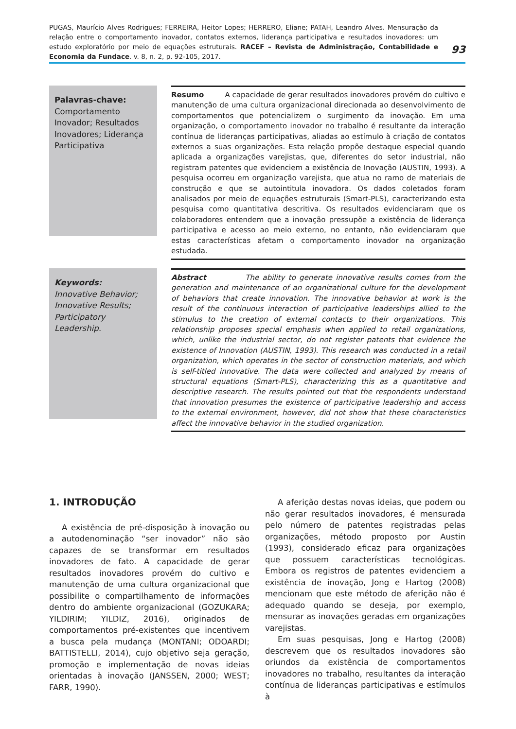PUGAS, Maurício Alves Rodrigues; FERREIRA, Heitor Lopes; HERRERO, Eliane; PATAH, Leandro Alves. Mensuração da relação entre o comportamento inovador, contatos externos, liderança participativa e resultados inovadores: um estudo exploratório por meio de equações estruturais. RACEF – Revista de Administração, Contabilidade e Economia da Fundace. v. 8, n. 2, p. 92-105, 2017.
93
Palavras-chave:
Comportamento Inovador; Resultados Inovadores; Liderança Participativa
Resumo A capacidade de gerar resultados inovadores provém do cultivo e manutenção de uma cultura organizacional direcionada ao desenvolvimento de comportamentos que potencializem o surgimento da inovação. Em uma organização, o comportamento inovador no trabalho é resultante da interação contínua de lideranças participativas, aliadas ao estímulo à criação de contatos externos a suas organizações. Esta relação propõe destaque especial quando aplicada a organizações varejistas, que, diferentes do setor industrial, não registram patentes que evidenciem a existência de Inovação (AUSTIN, 1993). A pesquisa ocorreu em organização varejista, que atua no ramo de materiais de construção e que se autointitula inovadora. Os dados coletados foram analisados por meio de equações estruturais (Smart-PLS), caracterizando esta pesquisa como quantitativa descritiva. Os resultados evidenciaram que os colaboradores entendem que a inovação pressupõe a existência de liderança participativa e acesso ao meio externo, no entanto, não evidenciaram que estas características afetam o comportamento inovador na organização estudada.
Keywords:
Innovative Behavior; Innovative Results; Participatory Leadership.
Abstract The ability to generate innovative results comes from the generation and maintenance of an organizational culture for the development of behaviors that create innovation. The innovative behavior at work is the result of the continuous interaction of participative leaderships allied to the stimulus to the creation of external contacts to their organizations. This relationship proposes special emphasis when applied to retail organizations, which, unlike the industrial sector, do not register patents that evidence the existence of Innovation (AUSTIN, 1993). This research was conducted in a retail organization, which operates in the sector of construction materials, and which is self-titled innovative. The data were collected and analyzed by means of structural equations (Smart-PLS), characterizing this as a quantitative and descriptive research. The results pointed out that the respondents understand that innovation presumes the existence of participative leadership and access to the external environment, however, did not show that these characteristics affect the innovative behavior in the studied organization.
1. INTRODUÇÃO
A existência de pré-disposição à inovação ou a autodenominação “ser inovador” não são capazes de se transformar em resultados inovadores de fato. A capacidade de gerar resultados inovadores provém do cultivo e manutenção de uma cultura organizacional que possibilite o compartilhamento de informações dentro do ambiente organizacional (GOZUKARA; YILDIRIM; YILDIZ, 2016), originados de comportamentos pré-existentes que incentivem a busca pela mudança (MONTANI; ODOARDI; BATTISTELLI, 2014), cujo objetivo seja geração, promoção e implementação de novas ideias orientadas à inovação (JANSSEN, 2000; WEST; FARR, 1990).
A aferição destas novas ideias, que podem ou não gerar resultados inovadores, é mensurada pelo número de patentes registradas pelas organizações, método proposto por Austin (1993), considerado eficaz para organizações que possuem características tecnológicas. Embora os registros de patentes evidenciem a existência de inovação, Jong e Hartog (2008) mencionam que este método de aferição não é adequado quando se deseja, por exemplo, mensurar as inovações geradas em organizações varejistas.
Em suas pesquisas, Jong e Hartog (2008) descrevem que os resultados inovadores são oriundos da existência de comportamentos inovadores no trabalho, resultantes da interação contínua de lideranças participativas e estímulos à